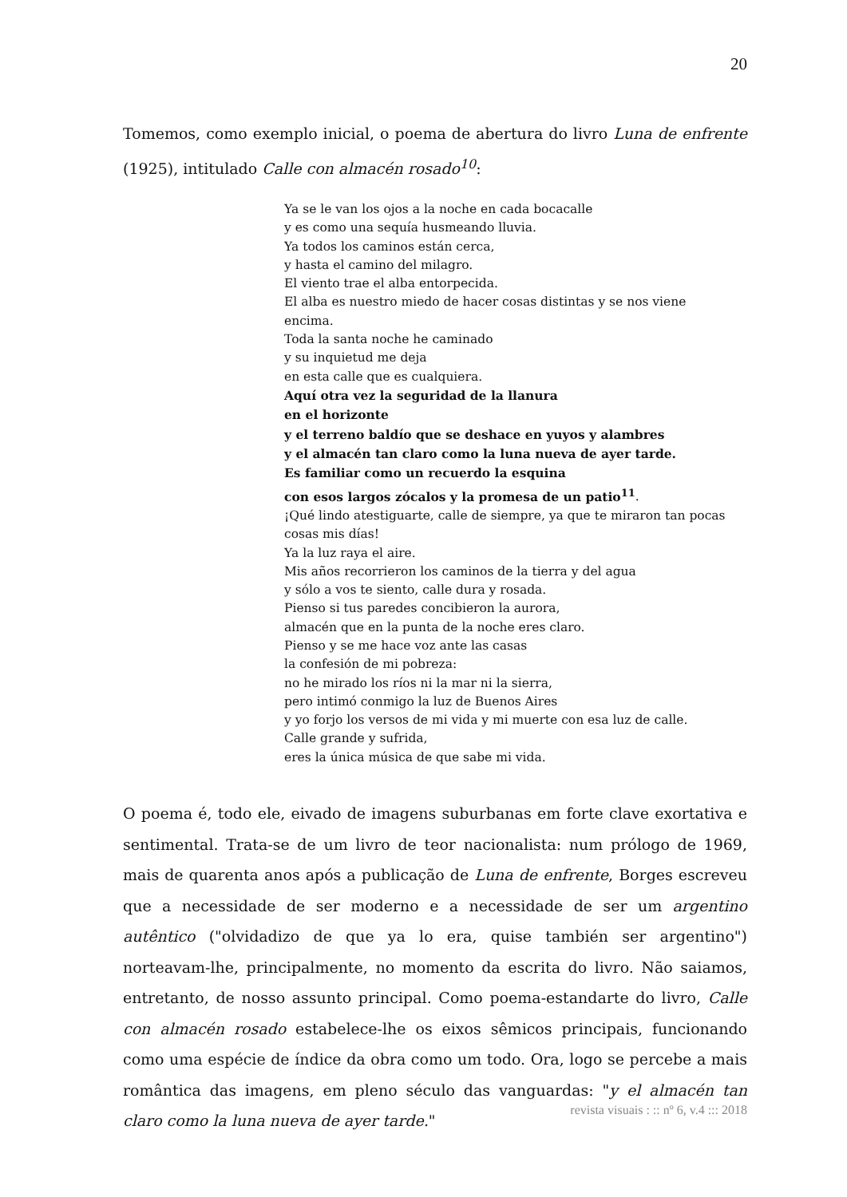20
Tomemos, como exemplo inicial, o poema de abertura do livro Luna de enfrente (1925), intitulado Calle con almacén rosado<sup>10</sup>:
Ya se le van los ojos a la noche en cada bocacalle
y es como una sequía husmeando lluvia.
Ya todos los caminos están cerca,
y hasta el camino del milagro.
El viento trae el alba entorpecida.
El alba es nuestro miedo de hacer cosas distintas y se nos viene encima.
Toda la santa noche he caminado
y su inquietud me deja
en esta calle que es cualquiera.
Aquí otra vez la seguridad de la llanura
en el horizonte
y el terreno baldío que se deshace en yuyos y alambres
y el almacén tan claro como la luna nueva de ayer tarde.
Es familiar como un recuerdo la esquina
con esos largos zócalos y la promesa de un patio<sup>11</sup>.
¡Qué lindo atestiguarte, calle de siempre, ya que te miraron tan pocas cosas mis días!
Ya la luz raya el aire.
Mis años recorrieron los caminos de la tierra y del agua
y sólo a vos te siento, calle dura y rosada.
Pienso si tus paredes concibieron la aurora,
almacén que en la punta de la noche eres claro.
Pienso y se me hace voz ante las casas
la confesión de mi pobreza:
no he mirado los ríos ni la mar ni la sierra,
pero intimó conmigo la luz de Buenos Aires
y yo forjo los versos de mi vida y mi muerte con esa luz de calle.
Calle grande y sufrida,
eres la única música de que sabe mi vida.
O poema é, todo ele, eivado de imagens suburbanas em forte clave exortativa e sentimental. Trata-se de um livro de teor nacionalista: num prólogo de 1969, mais de quarenta anos após a publicação de Luna de enfrente, Borges escreveu que a necessidade de ser moderno e a necessidade de ser um argentino autêntico ("olvidadizo de que ya lo era, quise también ser argentino") norteavam-lhe, principalmente, no momento da escrita do livro. Não saiamos, entretanto, de nosso assunto principal. Como poema-estandarte do livro, Calle con almacén rosado estabelece-lhe os eixos sêmicos principais, funcionando como uma espécie de índice da obra como um todo. Ora, logo se percebe a mais romântica das imagens, em pleno século das vanguardas: "y el almacén tan claro como la luna nueva de ayer tarde."
revista visuais : :: nº 6, v.4 ::: 2018